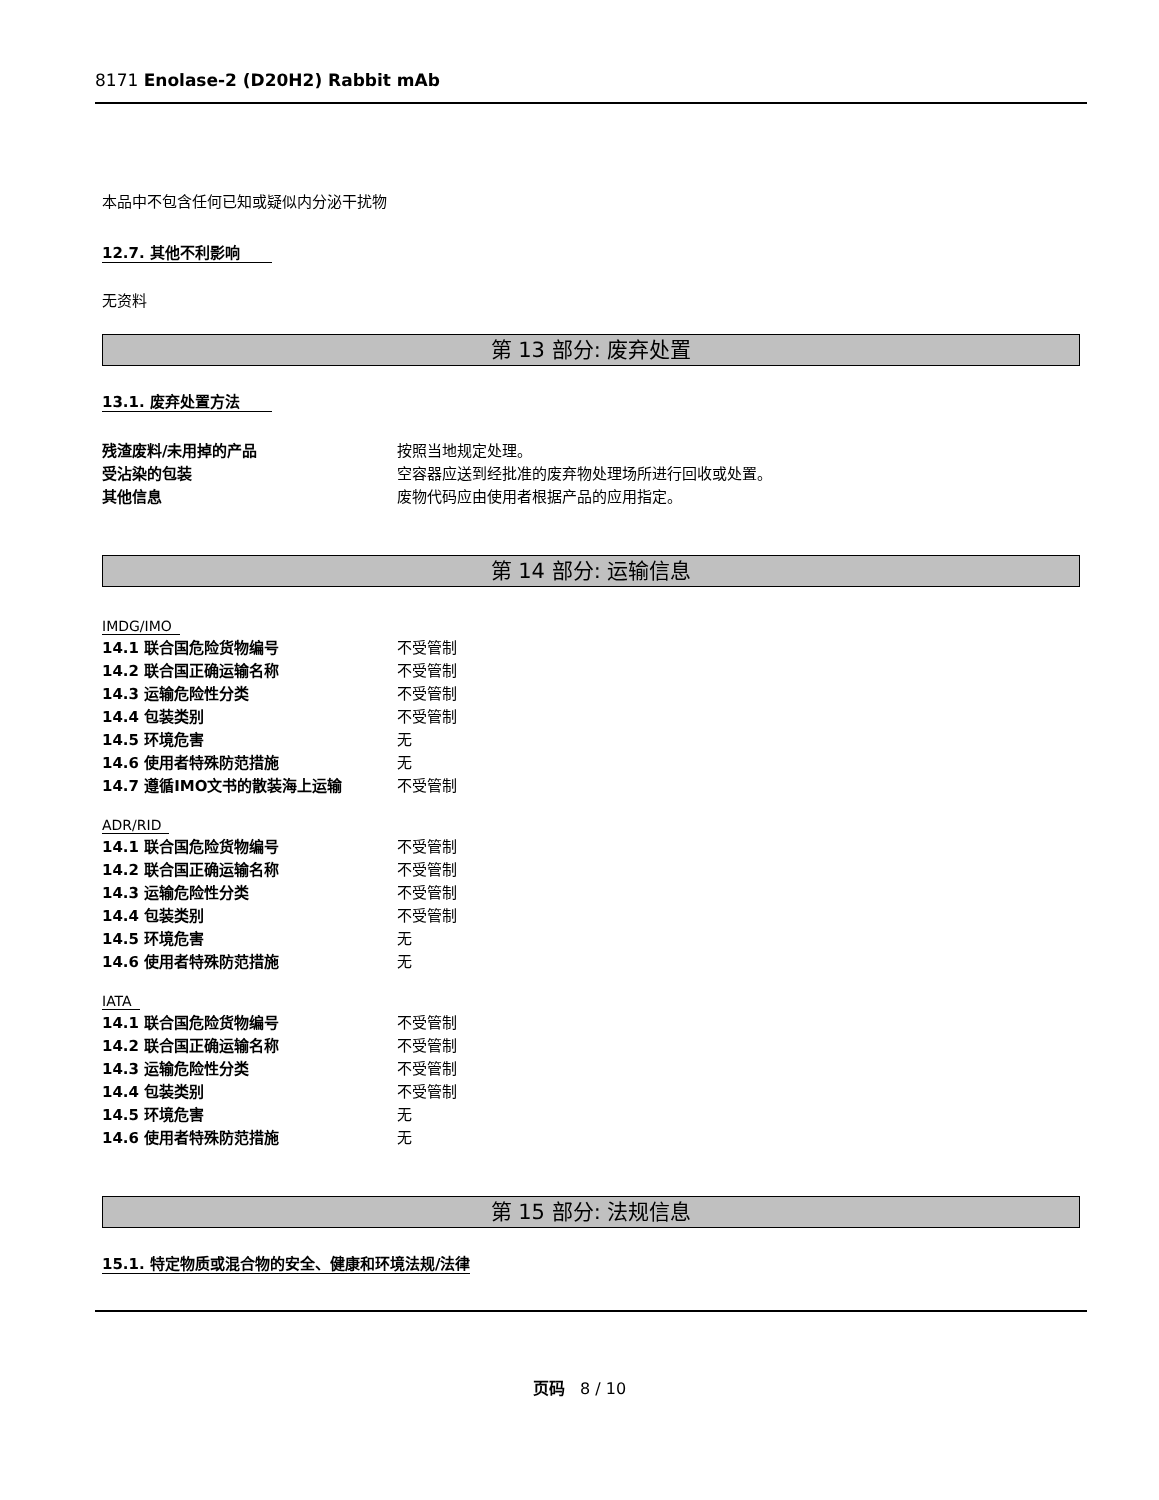8171 Enolase-2 (D20H2) Rabbit mAb
本品中不包含任何已知或疑似内分泌干扰物
12.7. 其他不利影响
无资料
第 13 部分: 废弃处置
13.1. 废弃处置方法
| 残渣废料/未用掉的产品 | 按照当地规定处理。 |
| 受沾染的包装 | 空容器应送到经批准的废弃物处理场所进行回收或处置。 |
| 其他信息 | 废物代码应由使用者根据产品的应用指定。 |
第 14 部分: 运输信息
IMDG/IMO
| 14.1 联合国危险货物编号 | 不受管制 |
| 14.2 联合国正确运输名称 | 不受管制 |
| 14.3 运输危险性分类 | 不受管制 |
| 14.4 包装类别 | 不受管制 |
| 14.5 环境危害 | 无 |
| 14.6 使用者特殊防范措施 | 无 |
| 14.7 遵循IMO文书的散装海上运输 | 不受管制 |
ADR/RID
| 14.1 联合国危险货物编号 | 不受管制 |
| 14.2 联合国正确运输名称 | 不受管制 |
| 14.3 运输危险性分类 | 不受管制 |
| 14.4 包装类别 | 不受管制 |
| 14.5 环境危害 | 无 |
| 14.6 使用者特殊防范措施 | 无 |
IATA
| 14.1 联合国危险货物编号 | 不受管制 |
| 14.2 联合国正确运输名称 | 不受管制 |
| 14.3 运输危险性分类 | 不受管制 |
| 14.4 包装类别 | 不受管制 |
| 14.5 环境危害 | 无 |
| 14.6 使用者特殊防范措施 | 无 |
第 15 部分: 法规信息
15.1. 特定物质或混合物的安全、健康和环境法规/法律
页码 8 / 10